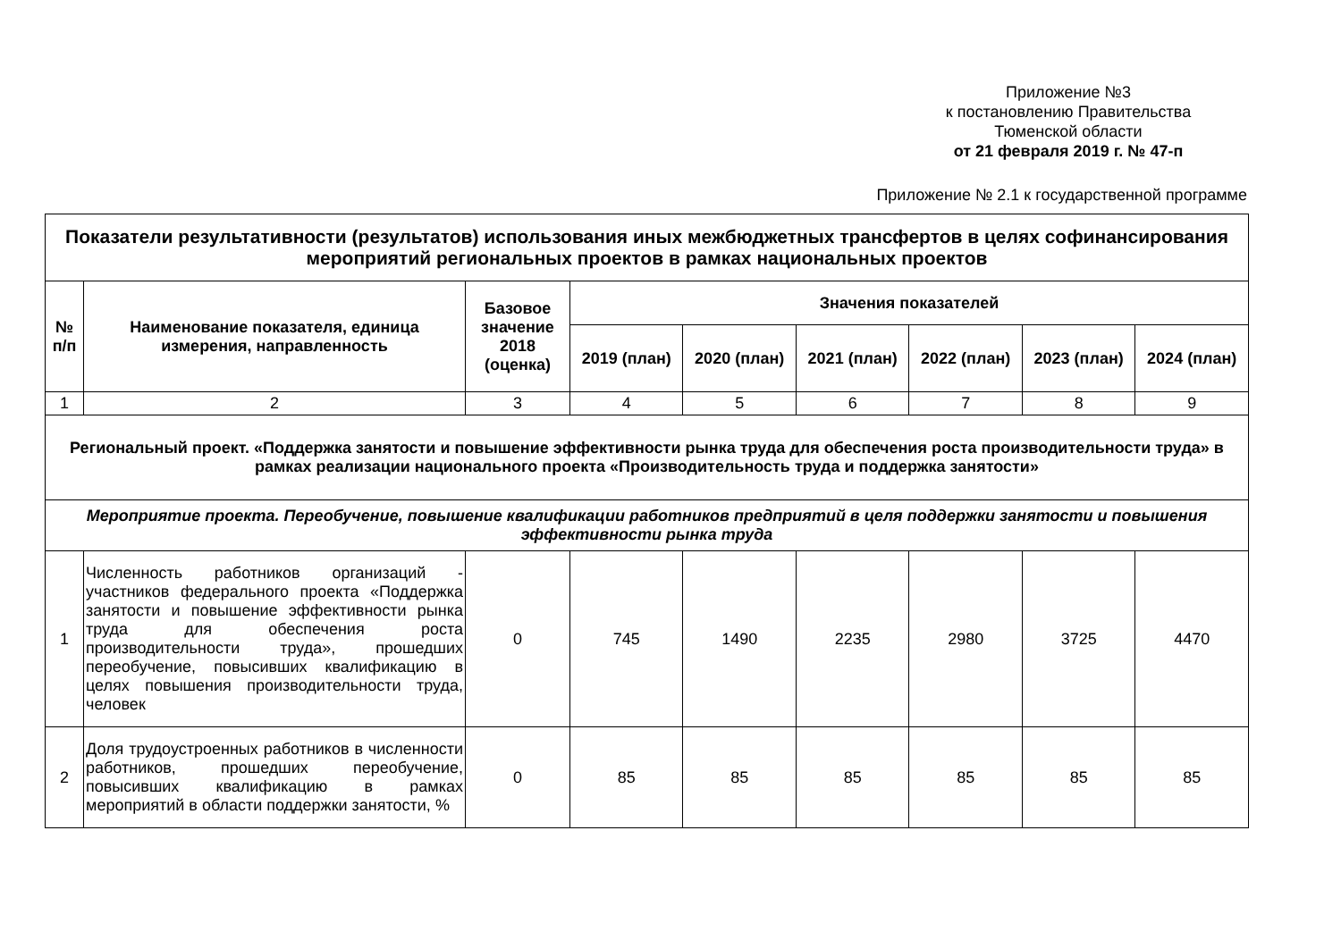Приложение №3
к постановлению Правительства
Тюменской области
от 21 февраля 2019 г. № 47-п
Приложение № 2.1 к государственной программе
| Показатели результативности (результатов) использования иных межбюджетных трансфертов в целях софинансирования мероприятий региональных проектов в рамках национальных проектов | | | | | | | | |
| --- | --- | --- | --- | --- | --- | --- | --- | --- |
| № п/п | Наименование показателя, единица измерения, направленность | Базовое значение 2018 (оценка) | Значения показателей | | | | | |
| | | | 2019 (план) | 2020 (план) | 2021 (план) | 2022 (план) | 2023 (план) | 2024 (план) |
| 1 | 2 | 3 | 4 | 5 | 6 | 7 | 8 | 9 |
| Региональный проект. «Поддержка занятости и повышение эффективности рынка труда для обеспечения роста производительности труда» в рамках реализации национального проекта «Производительность труда и поддержка занятости» | | | | | | | | |
| Мероприятие проекта. Переобучение, повышение квалификации работников предприятий в целя поддержки занятости и повышения эффективности рынка труда | | | | | | | | |
| 1 | Численность работников организаций - участников федерального проекта «Поддержка занятости и повышение эффективности рынка труда для обеспечения роста производительности труда», прошедших переобучение, повысивших квалификацию в целях повышения производительности труда, человек | 0 | 745 | 1490 | 2235 | 2980 | 3725 | 4470 |
| 2 | Доля трудоустроенных работников в численности работников, прошедших переобучение, повысивших квалификацию в рамках мероприятий в области поддержки занятости, % | 0 | 85 | 85 | 85 | 85 | 85 | 85 |